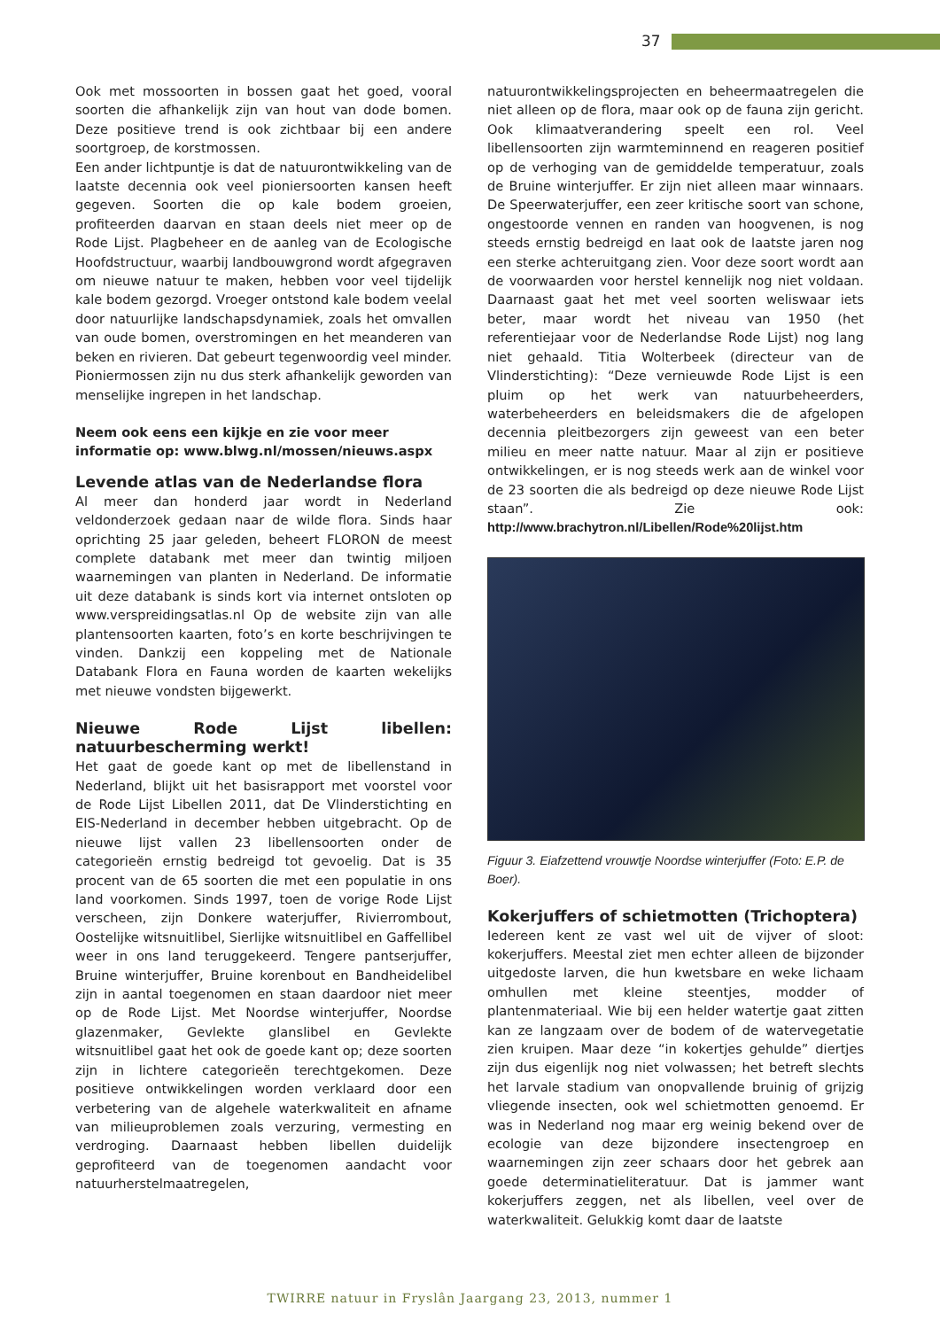37
Ook met mossoorten in bossen gaat het goed, vooral soorten die afhankelijk zijn van hout van dode bomen. Deze positieve trend is ook zichtbaar bij een andere soortgroep, de korstmossen.
Een ander lichtpuntje is dat de natuurontwikkeling van de laatste decennia ook veel pioniersoorten kansen heeft gegeven. Soorten die op kale bodem groeien, profiteerden daarvan en staan deels niet meer op de Rode Lijst. Plagbeheer en de aanleg van de Ecologische Hoofdstructuur, waarbij landbouwgrond wordt afgegraven om nieuwe natuur te maken, hebben voor veel tijdelijk kale bodem gezorgd. Vroeger ontstond kale bodem veelal door natuurlijke landschapsdynamiek, zoals het omvallen van oude bomen, overstromingen en het meanderen van beken en rivieren. Dat gebeurt tegenwoordig veel minder. Pioniermossen zijn nu dus sterk afhankelijk geworden van menselijke ingrepen in het landschap.
Neem ook eens een kijkje en zie voor meer informatie op: www.blwg.nl/mossen/nieuws.aspx
Levende atlas van de Nederlandse flora
Al meer dan honderd jaar wordt in Nederland veldonderzoek gedaan naar de wilde flora. Sinds haar oprichting 25 jaar geleden, beheert FLORON de meest complete databank met meer dan twintig miljoen waarnemingen van planten in Nederland. De informatie uit deze databank is sinds kort via internet ontsloten op www.verspreidingsatlas.nl Op de website zijn van alle plantensoorten kaarten, foto’s en korte beschrijvingen te vinden. Dankzij een koppeling met de Nationale Databank Flora en Fauna worden de kaarten wekelijks met nieuwe vondsten bijgewerkt.
Nieuwe Rode Lijst libellen: natuurbescherming werkt!
Het gaat de goede kant op met de libellenstand in Nederland, blijkt uit het basisrapport met voorstel voor de Rode Lijst Libellen 2011, dat De Vlinderstichting en EIS-Nederland in december hebben uitgebracht. Op de nieuwe lijst vallen 23 libellensoorten onder de categorieën ernstig bedreigd tot gevoelig. Dat is 35 procent van de 65 soorten die met een populatie in ons land voorkomen. Sinds 1997, toen de vorige Rode Lijst verscheen, zijn Donkere waterjuffer, Rivierrombout, Oostelijke witsnuitlibel, Sierlijke witsnuitlibel en Gaffellibel weer in ons land teruggekeerd. Tengere pantserjuffer, Bruine winterjuffer, Bruine korenbout en Bandheidelibel zijn in aantal toegenomen en staan daardoor niet meer op de Rode Lijst. Met Noordse winterjuffer, Noordse glazenmaker, Gevlekte glanslibel en Gevlekte witsnuitlibel gaat het ook de goede kant op; deze soorten zijn in lichtere categorieën terechtgekomen. Deze positieve ontwikkelingen worden verklaard door een verbetering van de algehele waterkwaliteit en afname van milieuproblemen zoals verzuring, vermesting en verdroging. Daarnaast hebben libellen duidelijk geprofiteerd van de toegenomen aandacht voor natuurherstelmaatregelen,
natuurontwikkelingsprojecten en beheermaatregelen die niet alleen op de flora, maar ook op de fauna zijn gericht. Ook klimaatverandering speelt een rol. Veel libellensoorten zijn warmteminnend en reageren positief op de verhoging van de gemiddelde temperatuur, zoals de Bruine winterjuffer. Er zijn niet alleen maar winnaars. De Speerwaterjuffer, een zeer kritische soort van schone, ongestoorde vennen en randen van hoogvenen, is nog steeds ernstig bedreigd en laat ook de laatste jaren nog een sterke achteruitgang zien. Voor deze soort wordt aan de voorwaarden voor herstel kennelijk nog niet voldaan. Daarnaast gaat het met veel soorten weliswaar iets beter, maar wordt het niveau van 1950 (het referentiejaar voor de Nederlandse Rode Lijst) nog lang niet gehaald. Titia Wolterbeek (directeur van de Vlinderstichting): “Deze vernieuwde Rode Lijst is een pluim op het werk van natuurbeheerders, waterbeheerders en beleidsmakers die de afgelopen decennia pleitbezorgers zijn geweest van een beter milieu en meer natte natuur. Maar al zijn er positieve ontwikkelingen, er is nog steeds werk aan de winkel voor de 23 soorten die als bedreigd op deze nieuwe Rode Lijst staan”. Zie ook: http://www.brachytron.nl/Libellen/Rode%20lijst.htm
Figuur 3. Eiafzettend vrouwtje Noordse winterjuffer (Foto: E.P. de Boer).
Kokerjuffers of schietmotten (Trichoptera)
Iedereen kent ze vast wel uit de vijver of sloot: kokerjuffers. Meestal ziet men echter alleen de bijzonder uitgedoste larven, die hun kwetsbare en weke lichaam omhullen met kleine steentjes, modder of plantenmateriaal. Wie bij een helder watertje gaat zitten kan ze langzaam over de bodem of de watervegetatie zien kruipen. Maar deze “in kokertjes gehulde” diertjes zijn dus eigenlijk nog niet volwassen; het betreft slechts het larvale stadium van onopvallende bruinig of grijzig vliegende insecten, ook wel schietmotten genoemd. Er was in Nederland nog maar erg weinig bekend over de ecologie van deze bijzondere insectengroep en waarnemingen zijn zeer schaars door het gebrek aan goede determinatieliteratuur. Dat is jammer want kokerjuffers zeggen, net als libellen, veel over de waterkwaliteit. Gelukkig komt daar de laatste
TWIRRE natuur in Fryslân Jaargang 23, 2013, nummer 1